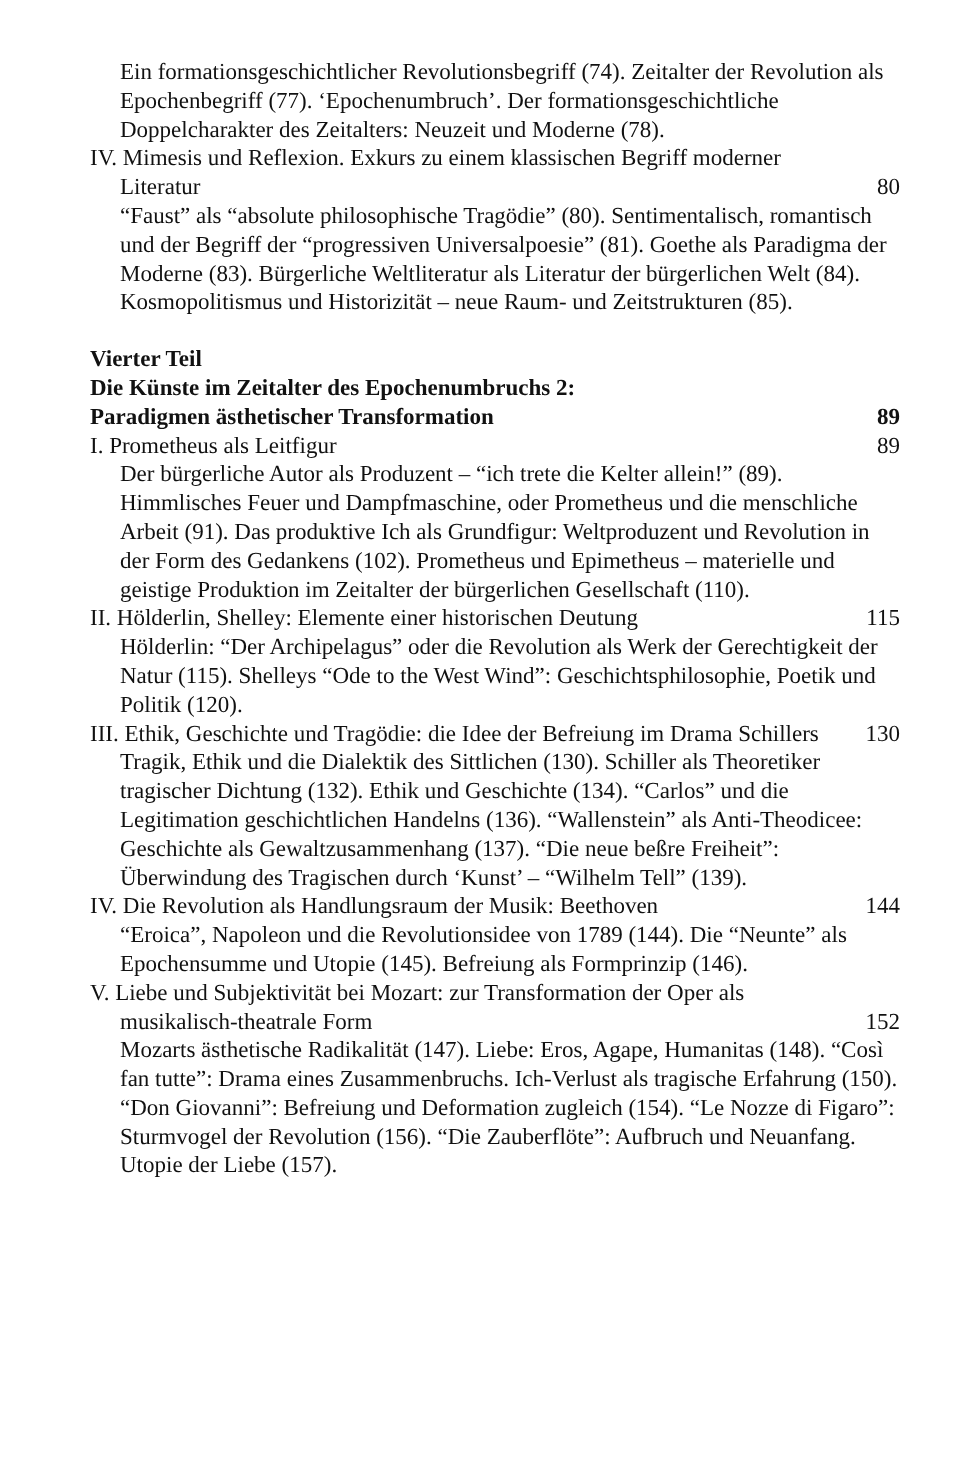Ein formationsgeschichtlicher Revolutionsbegriff (74). Zeitalter der Revolution als Epochenbegriff (77). ‘Epochenumbruch’. Der formationsgeschichtliche Doppelcharakter des Zeitalters: Neuzeit und Moderne (78).
IV. Mimesis und Reflexion. Exkurs zu einem klassischen Begriff moderner Literatur
80
“Faust” als “absolute philosophische Tragödie” (80). Sentimentalisch, romantisch und der Begriff der “progressiven Universalpoesie” (81). Goethe als Paradigma der Moderne (83). Bürgerliche Weltliteratur als Literatur der bürgerlichen Welt (84). Kosmopolitismus und Historizität – neue Raum- und Zeitstrukturen (85).
Vierter Teil
Die Künste im Zeitalter des Epochenumbruchs 2:
Paradigmen ästhetischer Transformation
89
I. Prometheus als Leitfigur 89
Der bürgerliche Autor als Produzent – “ich trete die Kelter allein!” (89). Himmlisches Feuer und Dampfmaschine, oder Prometheus und die menschliche Arbeit (91). Das produktive Ich als Grundfigur: Weltproduzent und Revolution in der Form des Gedankens (102). Prometheus und Epimetheus – materielle und geistige Produktion im Zeitalter der bürgerlichen Gesellschaft (110).
II. Hölderlin, Shelley: Elemente einer historischen Deutung
115
Hölderlin: “Der Archipelagus” oder die Revolution als Werk der Gerechtigkeit der Natur (115). Shelleys “Ode to the West Wind”: Geschichtsphilosophie, Poetik und Politik (120).
III. Ethik, Geschichte und Tragödie: die Idee der Befreiung im Drama Schillers
130
Tragik, Ethik und die Dialektik des Sittlichen (130). Schiller als Theoretiker tragischer Dichtung (132). Ethik und Geschichte (134). “Carlos” und die Legitimation geschichtlichen Handelns (136). “Wallenstein” als Anti-Theodicee: Geschichte als Gewaltzusammenhang (137). “Die neue beßre Freiheit”: Überwindung des Tragischen durch ‘Kunst’ – “Wilhelm Tell” (139).
IV. Die Revolution als Handlungsraum der Musik: Beethoven
144
“Eroica”, Napoleon und die Revolutionsidee von 1789 (144). Die “Neunte” als Epochensumme und Utopie (145). Befreiung als Formprinzip (146).
V. Liebe und Subjektivität bei Mozart: zur Transformation der Oper als musikalisch-theatrale Form
152
Mozarts ästhetische Radikalität (147). Liebe: Eros, Agape, Humanitas (148). “Così fan tutte”: Drama eines Zusammenbruchs. Ich-Verlust als tragische Erfahrung (150). “Don Giovanni”: Befreiung und Deformation zugleich (154). “Le Nozze di Figaro”: Sturmvogel der Revolution (156). “Die Zauberflöte”: Aufbruch und Neuanfang. Utopie der Liebe (157).